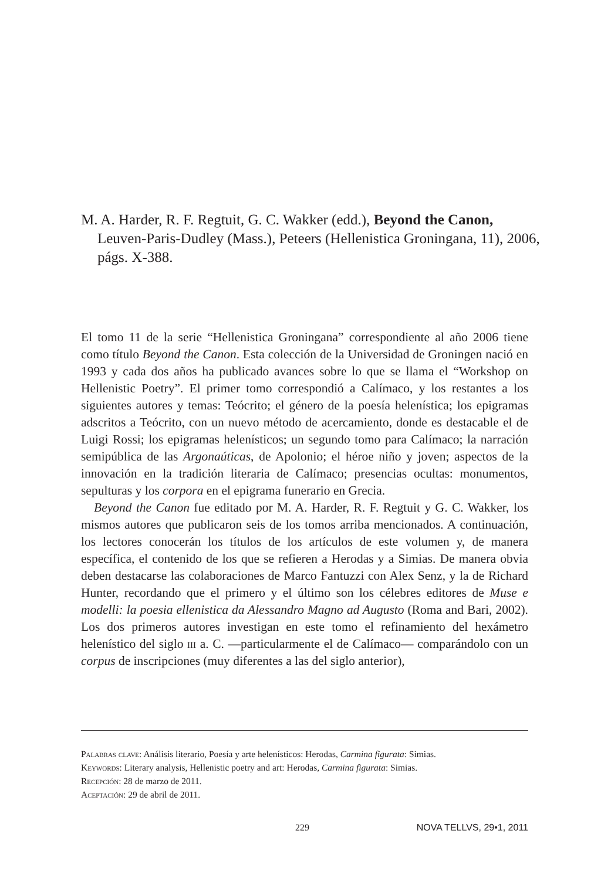M. A. Harder, R. F. Regtuit, G. C. Wakker (edd.), Beyond the Canon, Leuven-Paris-Dudley (Mass.), Peteers (Hellenistica Groningana, 11), 2006, págs. X-388.
El tomo 11 de la serie “Hellenistica Groningana” correspondiente al año 2006 tiene como título Beyond the Canon. Esta colección de la Universidad de Groningen nació en 1993 y cada dos años ha publicado avances sobre lo que se llama el “Workshop on Hellenistic Poetry”. El primer tomo correspondió a Calímaco, y los restantes a los siguientes autores y temas: Teócrito; el género de la poesía helenística; los epigramas adscritos a Teócrito, con un nuevo método de acercamiento, donde es destacable el de Luigi Rossi; los epigramas helenísticos; un segundo tomo para Calímaco; la narración semipública de las Argonaúticas, de Apolonio; el héroe niño y joven; aspectos de la innovación en la tradición literaria de Calímaco; presencias ocultas: monumentos, sepulturas y los corpora en el epigrama funerario en Grecia.
Beyond the Canon fue editado por M. A. Harder, R. F. Regtuit y G. C. Wakker, los mismos autores que publicaron seis de los tomos arriba mencionados. A continuación, los lectores conocerán los títulos de los artículos de este volumen y, de manera específica, el contenido de los que se refieren a Herodas y a Simias. De manera obvia deben destacarse las colaboraciones de Marco Fantuzzi con Alex Senz, y la de Richard Hunter, recordando que el primero y el último son los célebres editores de Muse e modelli: la poesia ellenistica da Alessandro Magno ad Augusto (Roma and Bari, 2002). Los dos primeros autores investigan en este tomo el refinamiento del hexámetro helenístico del siglo iii a. C. —particularmente el de Calímaco— comparándolo con un corpus de inscripciones (muy diferentes a las del siglo anterior),
Palabras clave: Análisis literario, Poesía y arte helenísticos: Herodas, Carmina figurata: Simias.
Keywords: Literary analysis, Hellenistic poetry and art: Herodas, Carmina figurata: Simias.
Recepción: 28 de marzo de 2011.
Aceptación: 29 de abril de 2011.
229 NOVA TELLVS, 29•1, 2011